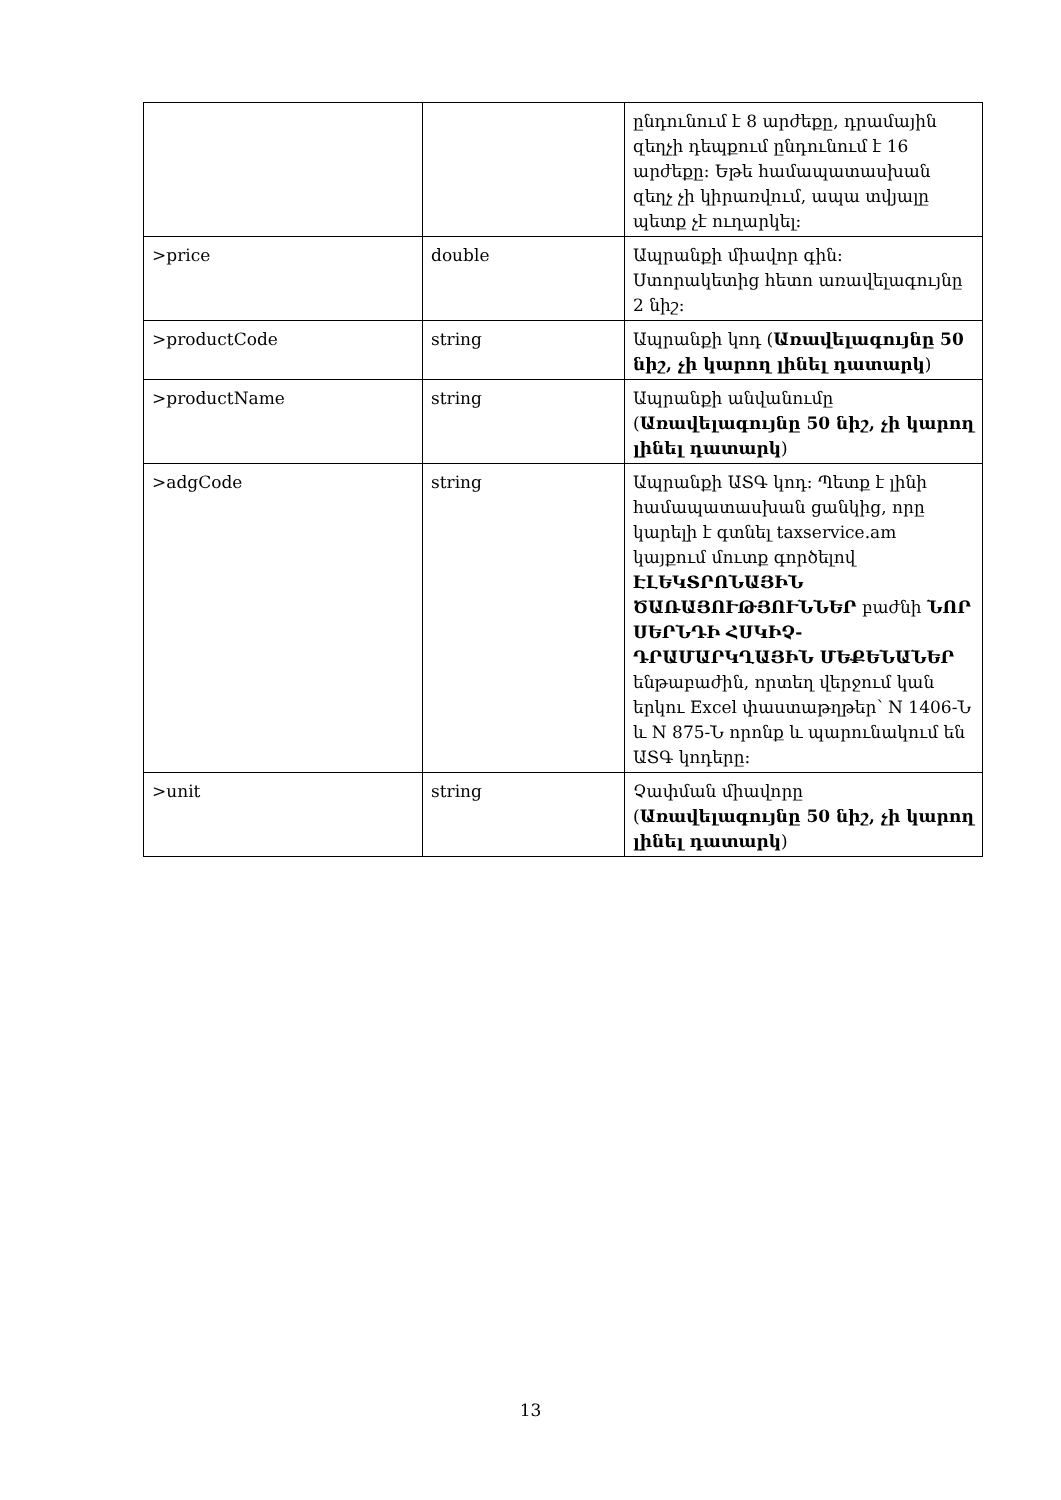| | | ընդունում է 8 արժեքը, դրամային զեղչի դեպքում ընդունում է 16 արժեքը: Եթե համապատասխան զեղչ չի կիրառվում, ապա տվյալը պետք չէ ուղարկել: |
| >price | double | Ապրանքի միավոր գին: Ստորակետից հետո առավելագույնը 2 նիշ: |
| >productCode | string | Ապրանքի կոդ ( Առավելագույնը 50 նիշ, չի կարող լինել դատարկ ) |
| >productName | string | Ապրանքի անվանումը ( Առավելագույնը 50 նիշ, չի կարող լինել դատարկ ) |
| >adgCode | string | Ապրանքի ԱՏԳ կոդ: Պետք է լինի համապատասխան ցանկից, որը կարելի է գտնել taxservice.am կայքում մուտք գործելով ԷԼԵԿՏՐՈՆԱՅԻՆ ԾԱՌԱՅՈՒԹՅՈՒՆՆԵՐ բաժնի ՆՈՐ ՍԵՐՆԴԻ ՀՍԿԻՉ-ԴՐԱՄԱՐԿՂԱՅԻՆ ՄԵՔԵՆԱՆԵՐ ենթաբաժին, որտեղ վերջում կան երկու Excel փաստաթղթեր՝ N 1406-Ն և N 875-Ն որոնք և պարունակում են ԱՏԳ կոդերը: |
| >unit | string | Չափման միավորը ( Առավելագույնը 50 նիշ, չի կարող լինել դատարկ ) |
13